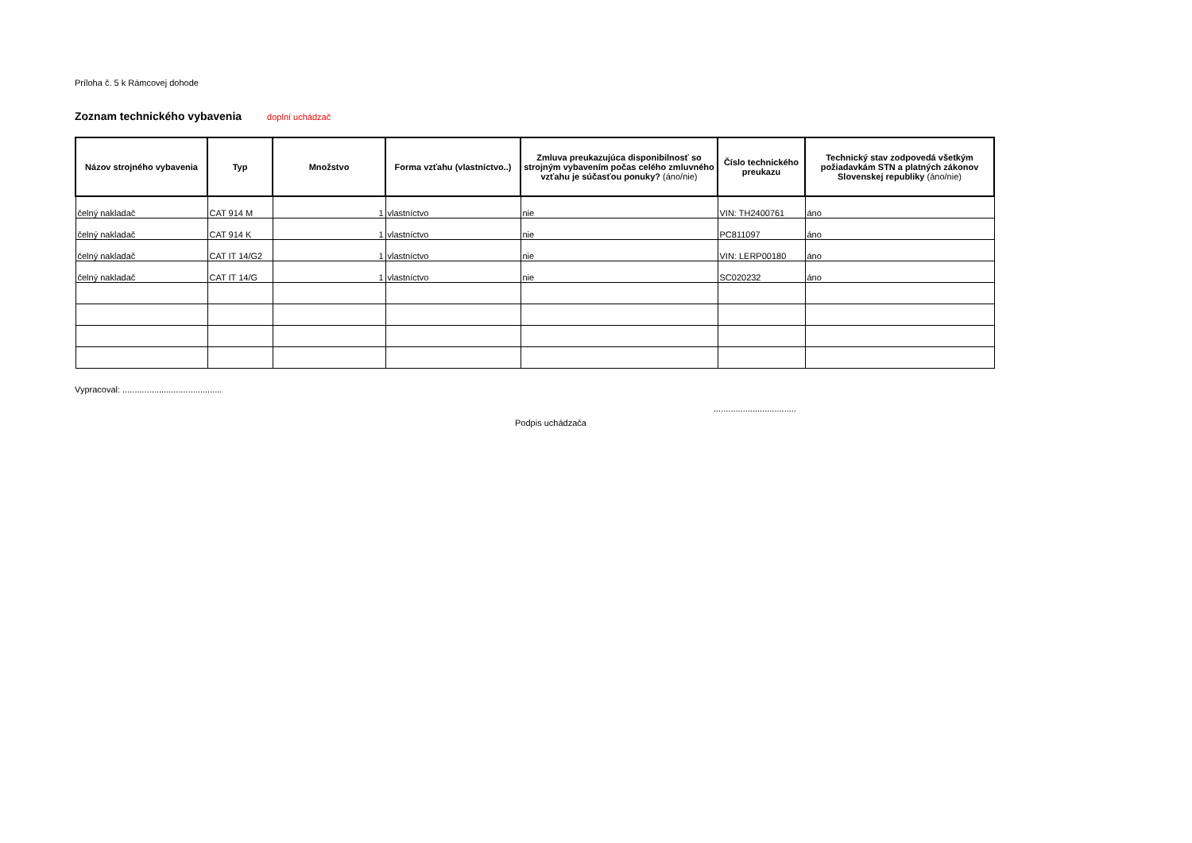Príloha č. 5 k Rámcovej dohode
Zoznam technického vybavenia doplní uchádzač
| Názov strojného vybavenia | Typ | Množstvo | Forma vzťahu (vlastníctvo..) | Zmluva preukazujúca disponibilnosť so strojným vybavením počas celého zmluvného vzťahu je súčasťou ponuky? (áno/nie) | Číslo technického preukazu | Technický stav zodpovedá všetkým požiadavkám STN a platných zákonov Slovenskej republiky (áno/nie) |
| --- | --- | --- | --- | --- | --- | --- |
| čelný nakladač | CAT 914 M | 1 | vlastníctvo | nie | VIN: TH2400761 | áno |
| čelný nakladač | CAT 914 K | 1 | vlastníctvo | nie | PC811097 | áno |
| čelný nakladač | CAT IT 14/G2 | 1 | vlastníctvo | nie | VIN: LERP00180 | áno |
| čelný nakladač | CAT IT 14/G | 1 | vlastníctvo | nie | SC020232 | áno |
Vypracoval: .........................................
..................................
Podpis uchádzača